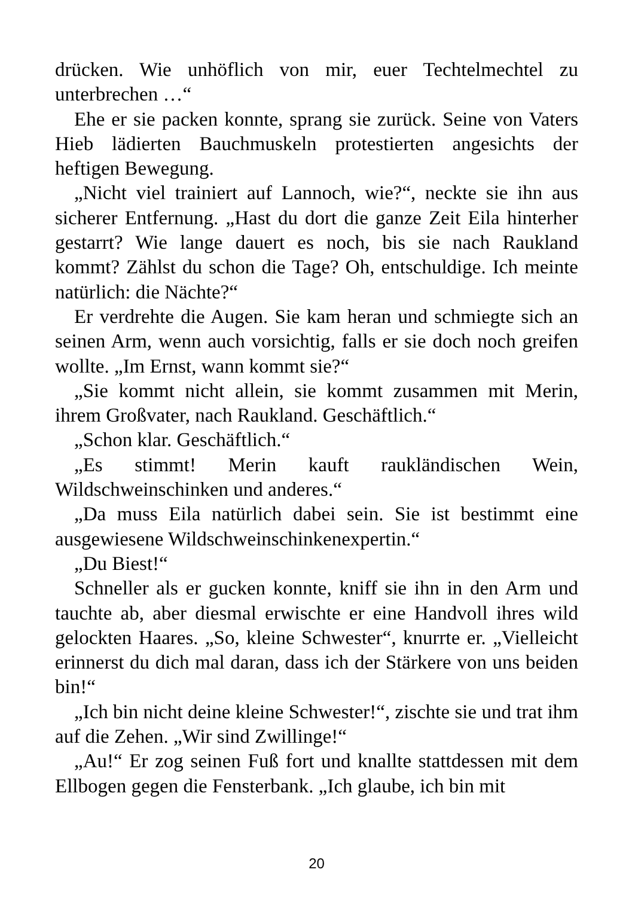drücken. Wie unhöflich von mir, euer Techtelmechtel zu unterbrechen …“
Ehe er sie packen konnte, sprang sie zurück. Seine von Vaters Hieb lädierten Bauchmuskeln protestierten angesichts der heftigen Bewegung.
„Nicht viel trainiert auf Lannoch, wie?“, neckte sie ihn aus sicherer Entfernung. „Hast du dort die ganze Zeit Eila hinterher gestarrt? Wie lange dauert es noch, bis sie nach Raukland kommt? Zählst du schon die Tage? Oh, entschuldige. Ich meinte natürlich: die Nächte?“
Er verdrehte die Augen. Sie kam heran und schmiegte sich an seinen Arm, wenn auch vorsichtig, falls er sie doch noch greifen wollte. „Im Ernst, wann kommt sie?“
„Sie kommt nicht allein, sie kommt zusammen mit Merin, ihrem Großvater, nach Raukland. Geschäftlich.“
„Schon klar. Geschäftlich.“
„Es stimmt! Merin kauft raukländischen Wein, Wildschweinschinken und anderes.“
„Da muss Eila natürlich dabei sein. Sie ist bestimmt eine ausgewiesene Wildschweinschinkenexpertin.“
„Du Biest!“
Schneller als er gucken konnte, kniff sie ihn in den Arm und tauchte ab, aber diesmal erwischte er eine Handvoll ihres wild gelockten Haares. „So, kleine Schwester“, knurrte er. „Vielleicht erinnerst du dich mal daran, dass ich der Stärkere von uns beiden bin!“
„Ich bin nicht deine kleine Schwester!“, zischte sie und trat ihm auf die Zehen. „Wir sind Zwillinge!“
„Au!“ Er zog seinen Fuß fort und knallte stattdessen mit dem Ellbogen gegen die Fensterbank. „Ich glaube, ich bin mit
20